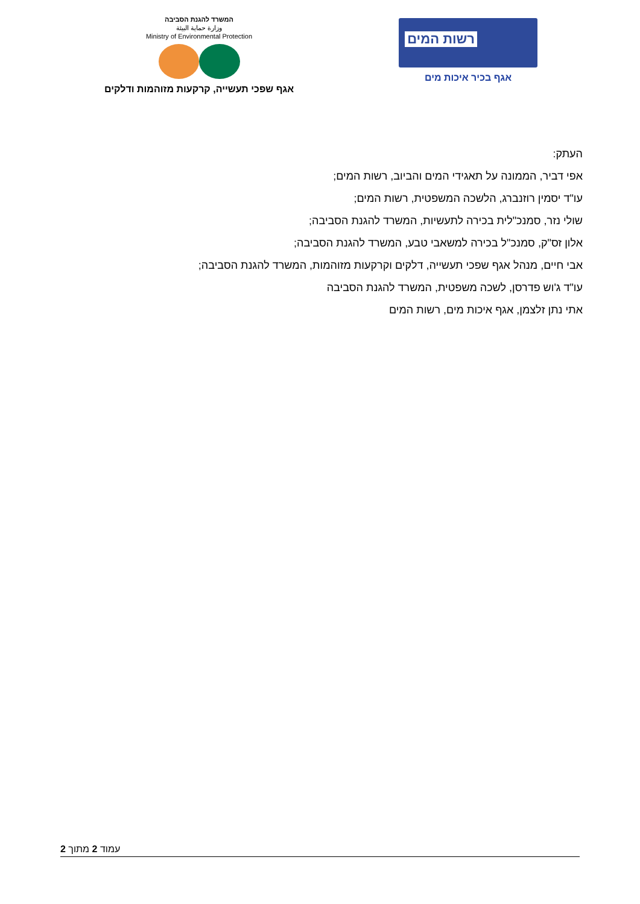רשות המים
אגף בכיר איכות מים
המשרד להגנת הסביבה
وزارة حماية البيئة
Ministry of Environmental Protection
אגף שפכי תעשייה, קרקעות מזוהמות ודלקים
העתק:
אפי דביר, הממונה על תאגידי המים והביוב, רשות המים;
עו"ד יסמין רוזנברג, הלשכה המשפטית, רשות המים;
שולי נזר, סמנכ"לית בכירה לתעשיות, המשרד להגנת הסביבה;
אלון זס"ק, סמנכ"ל בכירה למשאבי טבע, המשרד להגנת הסביבה;
אבי חיים, מנהל אגף שפכי תעשייה, דלקים וקרקעות מזוהמות, המשרד להגנת הסביבה;
עו"ד ג'וש פדרסן, לשכה משפטית, המשרד להגנת הסביבה
אתי נתן זלצמן, אגף איכות מים, רשות המים
עמוד 2 מתוך 2